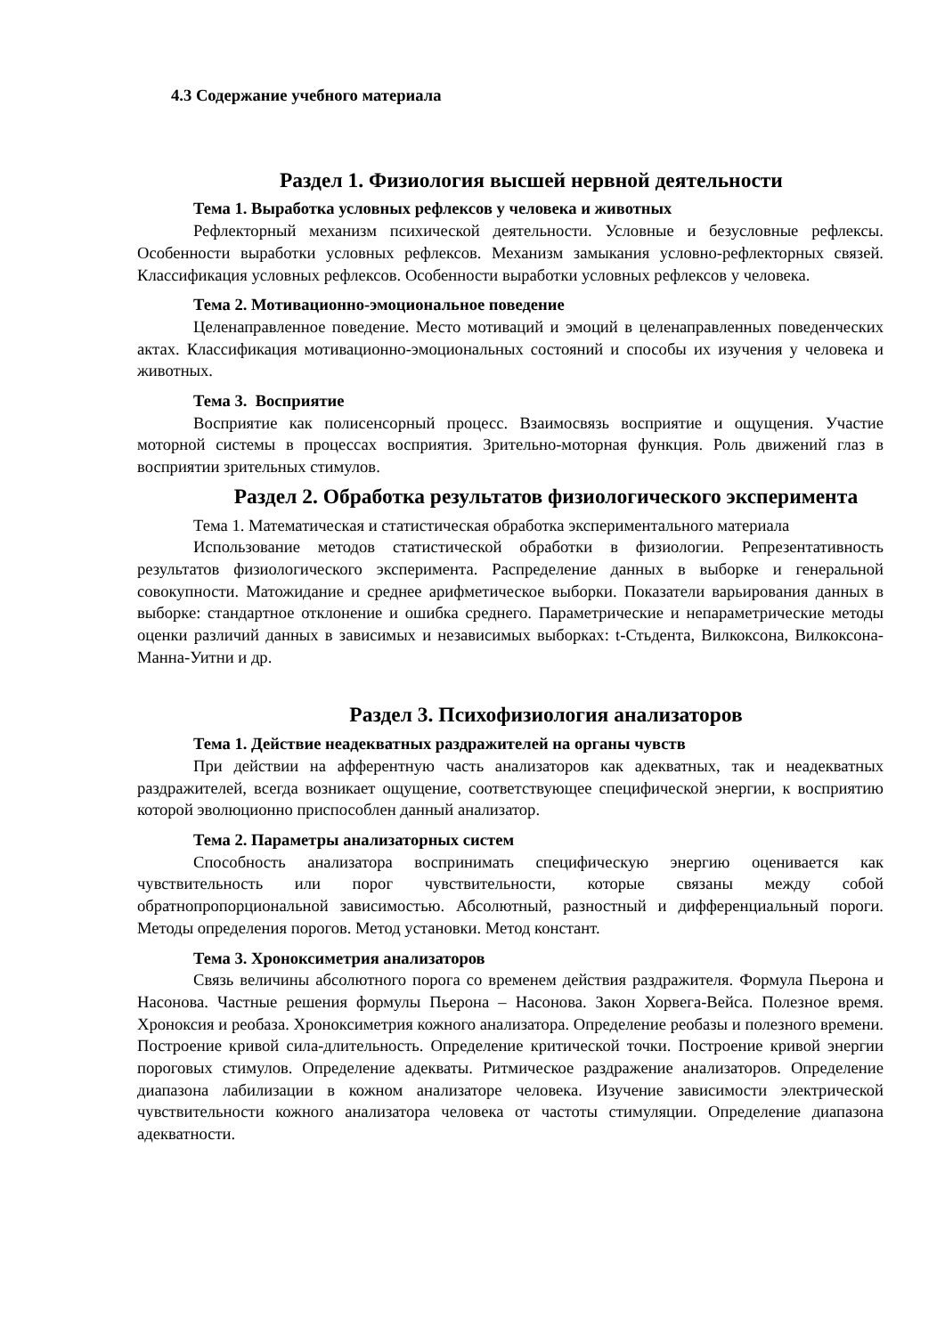4.3 Содержание учебного материала
Раздел 1. Физиология высшей нервной деятельности
Тема 1. Выработка условных рефлексов у человека и животных
Рефлекторный механизм психической деятельности. Условные и безусловные рефлексы. Особенности выработки условных рефлексов. Механизм замыкания условно-рефлекторных связей. Классификация условных рефлексов. Особенности выработки условных рефлексов у человека.
Тема 2. Мотивационно-эмоциональное поведение
Целенаправленное поведение. Место мотиваций и эмоций в целенаправленных поведенческих актах. Классификация мотивационно-эмоциональных состояний и способы их изучения у человека и животных.
Тема 3. Восприятие
Восприятие как полисенсорный процесс. Взаимосвязь восприятие и ощущения. Участие моторной системы в процессах восприятия. Зрительно-моторная функция. Роль движений глаз в восприятии зрительных стимулов.
Раздел 2. Обработка результатов физиологического эксперимента
Тема 1. Математическая и статистическая обработка экспериментального материала
Использование методов статистической обработки в физиологии. Репрезентативность результатов физиологического эксперимента. Распределение данных в выборке и генеральной совокупности. Матожидание и среднее арифметическое выборки. Показатели варьирования данных в выборке: стандартное отклонение и ошибка среднего. Параметрические и непараметрические методы оценки различий данных в зависимых и независимых выборках: t-Стьдента, Вилкоксона, Вилкоксона-Манна-Уитни и др.
Раздел 3. Психофизиология анализаторов
Тема 1. Действие неадекватных раздражителей на органы чувств
При действии на афферентную часть анализаторов как адекватных, так и неадекватных раздражителей, всегда возникает ощущение, соответствующее специфической энергии, к восприятию которой эволюционно приспособлен данный анализатор.
Тема 2. Параметры анализаторных систем
Способность анализатора воспринимать специфическую энергию оценивается как чувствительность или порог чувствительности, которые связаны между собой обратнопропорциональной зависимостью. Абсолютный, разностный и дифференциальный пороги. Методы определения порогов. Метод установки. Метод констант.
Тема 3. Хроноксиметрия анализаторов
Связь величины абсолютного порога со временем действия раздражителя. Формула Пьерона и Насонова. Частные решения формулы Пьерона – Насонова. Закон Хорвега-Вейса. Полезное время. Хроноксия и реобаза. Хроноксиметрия кожного анализатора. Определение реобазы и полезного времени. Построение кривой сила-длительность. Определение критической точки. Построение кривой энергии пороговых стимулов. Определение адекваты. Ритмическое раздражение анализаторов. Определение диапазона лабилизации в кожном анализаторе человека. Изучение зависимости электрической чувствительности кожного анализатора человека от частоты стимуляции. Определение диапазона адекватности.